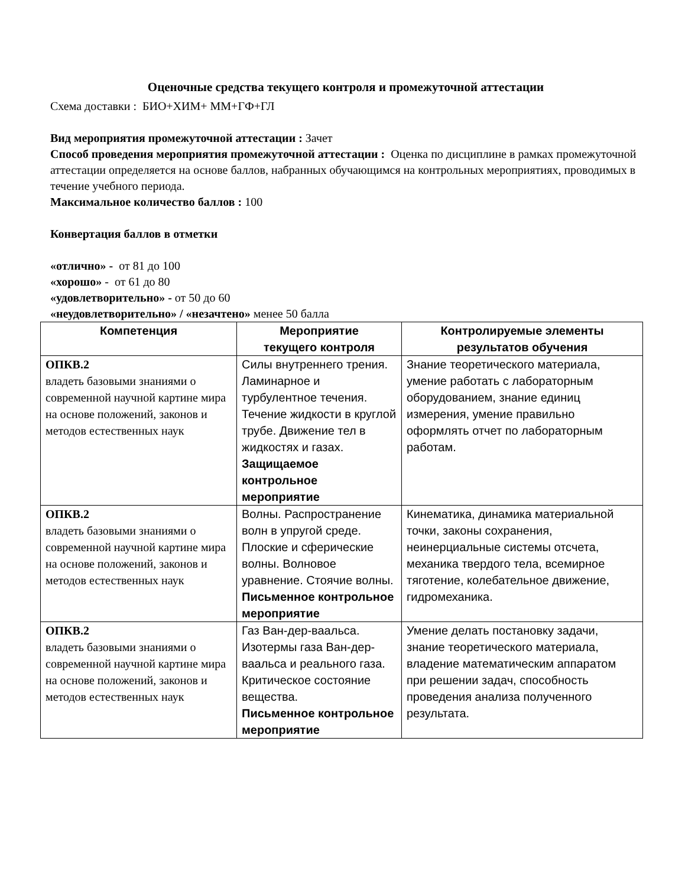Оценочные средства текущего контроля и промежуточной аттестации
Схема доставки : БИО+ХИМ+ ММ+ГФ+ГЛ
Вид мероприятия промежуточной аттестации : Зачет
Способ проведения мероприятия промежуточной аттестации : Оценка по дисциплине в рамках промежуточной аттестации определяется на основе баллов, набранных обучающимся на контрольных мероприятиях, проводимых в течение учебного периода.
Максимальное количество баллов : 100
Конвертация баллов в отметки
«отлично» - от 81 до 100
«хорошо» - от 61 до 80
«удовлетворительно» - от 50 до 60
«неудовлетворительно» / «незачтено» менее 50 балла
| Компетенция | Мероприятие текущего контроля | Контролируемые элементы результатов обучения |
| --- | --- | --- |
| ОПКВ.2 владеть базовыми знаниями о современной научной картине мира на основе положений, законов и методов естественных наук | Силы внутреннего трения. Ламинарное и турбулентное течения. Течение жидкости в круглой трубе. Движение тел в жидкостях и газах. Защищаемое контрольное мероприятие | Знание теоретического материала, умение работать с лабораторным оборудованием, знание единиц измерения, умение правильно оформлять отчет по лабораторным работам. |
| ОПКВ.2 владеть базовыми знаниями о современной научной картине мира на основе положений, законов и методов естественных наук | Волны. Распространение волн в упругой среде. Плоские и сферические волны. Волновое уравнение. Стоячие волны. Письменное контрольное мероприятие | Кинематика, динамика материальной точки, законы сохранения, неинерциальные системы отсчета, механика твердого тела, всемирное тяготение, колебательное движение, гидромеханика. |
| ОПКВ.2 владеть базовыми знаниями о современной научной картине мира на основе положений, законов и методов естественных наук | Газ Ван-дер-ваальса. Изотермы газа Ван-дер-ваальса и реального газа. Критическое состояние вещества. Письменное контрольное мероприятие | Умение делать постановку задачи, знание теоретического материала, владение математическим аппаратом при решении задач, способность проведения анализа полученного результата. |